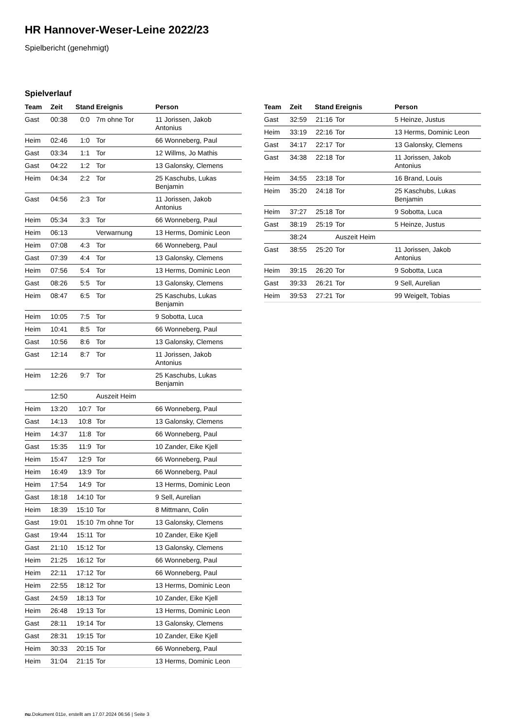HR Hannover-Weser-Leine 2022/23
Spielbericht (genehmigt)
Spielverlauf
| Team | Zeit | Stand | Ereignis | Person |
| --- | --- | --- | --- | --- |
| Gast | 00:38 | 0:0 | 7m ohne Tor | 11 Jorissen, Jakob Antonius |
| Heim | 02:46 | 1:0 | Tor | 66 Wonneberg, Paul |
| Gast | 03:34 | 1:1 | Tor | 12 Willms, Jo Mathis |
| Gast | 04:22 | 1:2 | Tor | 13 Galonsky, Clemens |
| Heim | 04:34 | 2:2 | Tor | 25 Kaschubs, Lukas Benjamin |
| Gast | 04:56 | 2:3 | Tor | 11 Jorissen, Jakob Antonius |
| Heim | 05:34 | 3:3 | Tor | 66 Wonneberg, Paul |
| Heim | 06:13 | | Verwarnung | 13 Herms, Dominic Leon |
| Heim | 07:08 | 4:3 | Tor | 66 Wonneberg, Paul |
| Gast | 07:39 | 4:4 | Tor | 13 Galonsky, Clemens |
| Heim | 07:56 | 5:4 | Tor | 13 Herms, Dominic Leon |
| Gast | 08:26 | 5:5 | Tor | 13 Galonsky, Clemens |
| Heim | 08:47 | 6:5 | Tor | 25 Kaschubs, Lukas Benjamin |
| Heim | 10:05 | 7:5 | Tor | 9 Sobotta, Luca |
| Heim | 10:41 | 8:5 | Tor | 66 Wonneberg, Paul |
| Gast | 10:56 | 8:6 | Tor | 13 Galonsky, Clemens |
| Gast | 12:14 | 8:7 | Tor | 11 Jorissen, Jakob Antonius |
| Heim | 12:26 | 9:7 | Tor | 25 Kaschubs, Lukas Benjamin |
| | 12:50 | | Auszeit Heim | |
| Heim | 13:20 | 10:7 | Tor | 66 Wonneberg, Paul |
| Gast | 14:13 | 10:8 | Tor | 13 Galonsky, Clemens |
| Heim | 14:37 | 11:8 | Tor | 66 Wonneberg, Paul |
| Gast | 15:35 | 11:9 | Tor | 10 Zander, Eike Kjell |
| Heim | 15:47 | 12:9 | Tor | 66 Wonneberg, Paul |
| Heim | 16:49 | 13:9 | Tor | 66 Wonneberg, Paul |
| Heim | 17:54 | 14:9 | Tor | 13 Herms, Dominic Leon |
| Gast | 18:18 | 14:10 | Tor | 9 Sell, Aurelian |
| Heim | 18:39 | 15:10 | Tor | 8 Mittmann, Colin |
| Gast | 19:01 | 15:10 | 7m ohne Tor | 13 Galonsky, Clemens |
| Gast | 19:44 | 15:11 | Tor | 10 Zander, Eike Kjell |
| Gast | 21:10 | 15:12 | Tor | 13 Galonsky, Clemens |
| Heim | 21:25 | 16:12 | Tor | 66 Wonneberg, Paul |
| Heim | 22:11 | 17:12 | Tor | 66 Wonneberg, Paul |
| Heim | 22:55 | 18:12 | Tor | 13 Herms, Dominic Leon |
| Gast | 24:59 | 18:13 | Tor | 10 Zander, Eike Kjell |
| Heim | 26:48 | 19:13 | Tor | 13 Herms, Dominic Leon |
| Gast | 28:11 | 19:14 | Tor | 13 Galonsky, Clemens |
| Gast | 28:31 | 19:15 | Tor | 10 Zander, Eike Kjell |
| Heim | 30:33 | 20:15 | Tor | 66 Wonneberg, Paul |
| Heim | 31:04 | 21:15 | Tor | 13 Herms, Dominic Leon |
| Team | Zeit | Stand | Ereignis | Person |
| --- | --- | --- | --- | --- |
| Gast | 32:59 | 21:16 | Tor | 5 Heinze, Justus |
| Heim | 33:19 | 22:16 | Tor | 13 Herms, Dominic Leon |
| Gast | 34:17 | 22:17 | Tor | 13 Galonsky, Clemens |
| Gast | 34:38 | 22:18 | Tor | 11 Jorissen, Jakob Antonius |
| Heim | 34:55 | 23:18 | Tor | 16 Brand, Louis |
| Heim | 35:20 | 24:18 | Tor | 25 Kaschubs, Lukas Benjamin |
| Heim | 37:27 | 25:18 | Tor | 9 Sobotta, Luca |
| Gast | 38:19 | 25:19 | Tor | 5 Heinze, Justus |
| | 38:24 | | Auszeit Heim | |
| Gast | 38:55 | 25:20 | Tor | 11 Jorissen, Jakob Antonius |
| Heim | 39:15 | 26:20 | Tor | 9 Sobotta, Luca |
| Gast | 39:33 | 26:21 | Tor | 9 Sell, Aurelian |
| Heim | 39:53 | 27:21 | Tor | 99 Weigelt, Tobias |
nu.Dokument 011e, erstellt am 17.07.2024 06:56 | Seite 3